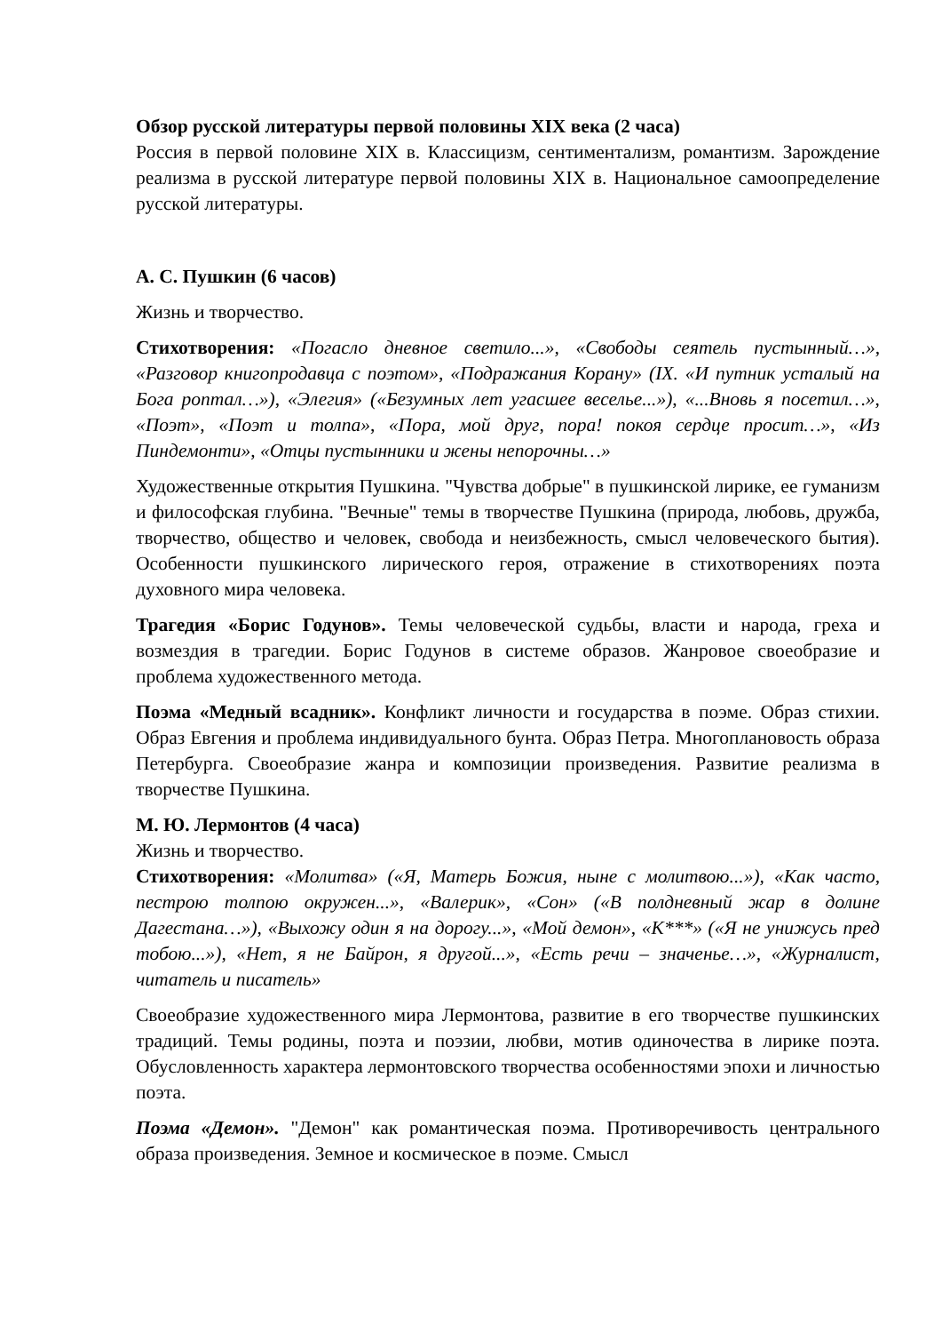Обзор русской литературы первой половины XIX века (2 часа)
Россия в первой половине XIX в. Классицизм, сентиментализм, романтизм. Зарождение реализма в русской литературе первой половины XIX в. Национальное самоопределение русской литературы.
А. С. Пушкин (6 часов)
Жизнь и творчество.
Стихотворения: «Погасло дневное светило...», «Свободы сеятель пустынный…», «Разговор книгопродавца с поэтом», «Подражания Корану» (IX. «И путник усталый на Бога роптал…»), «Элегия» («Безумных лет угасшее веселье...»), «...Вновь я посетил…», «Поэт», «Поэт и толпа», «Пора, мой друг, пора! покоя сердце просит…», «Из Пиндемонти», «Отцы пустынники и жены непорочны…»
Художественные открытия Пушкина. "Чувства добрые" в пушкинской лирике, ее гуманизм и философская глубина. "Вечные" темы в творчестве Пушкина (природа, любовь, дружба, творчество, общество и человек, свобода и неизбежность, смысл человеческого бытия). Особенности пушкинского лирического героя, отражение в стихотворениях поэта духовного мира человека.
Трагедия «Борис Годунов». Темы человеческой судьбы, власти и народа, греха и возмездия в трагедии. Борис Годунов в системе образов. Жанровое своеобразие и проблема художественного метода.
Поэма «Медный всадник». Конфликт личности и государства в поэме. Образ стихии. Образ Евгения и проблема индивидуального бунта. Образ Петра. Многоплановость образа Петербурга. Своеобразие жанра и композиции произведения. Развитие реализма в творчестве Пушкина.
М. Ю. Лермонтов (4 часа)
Жизнь и творчество.
Стихотворения: «Молитва» («Я, Матерь Божия, ныне с молитвою...»), «Как часто, пестрою толпою окружен...», «Валерик», «Сон» («В полдневный жар в долине Дагестана…»), «Выхожу один я на дорогу...», «Мой демон», «К***» («Я не унижусь пред тобою...»), «Нет, я не Байрон, я другой...», «Есть речи – значенье…», «Журналист, читатель и писатель»
Своеобразие художественного мира Лермонтова, развитие в его творчестве пушкинских традиций. Темы родины, поэта и поэзии, любви, мотив одиночества в лирике поэта. Обусловленность характера лермонтовского творчества особенностями эпохи и личностью поэта.
Поэма «Демон». "Демон" как романтическая поэма. Противоречивость центрального образа произведения. Земное и космическое в поэме. Смысл